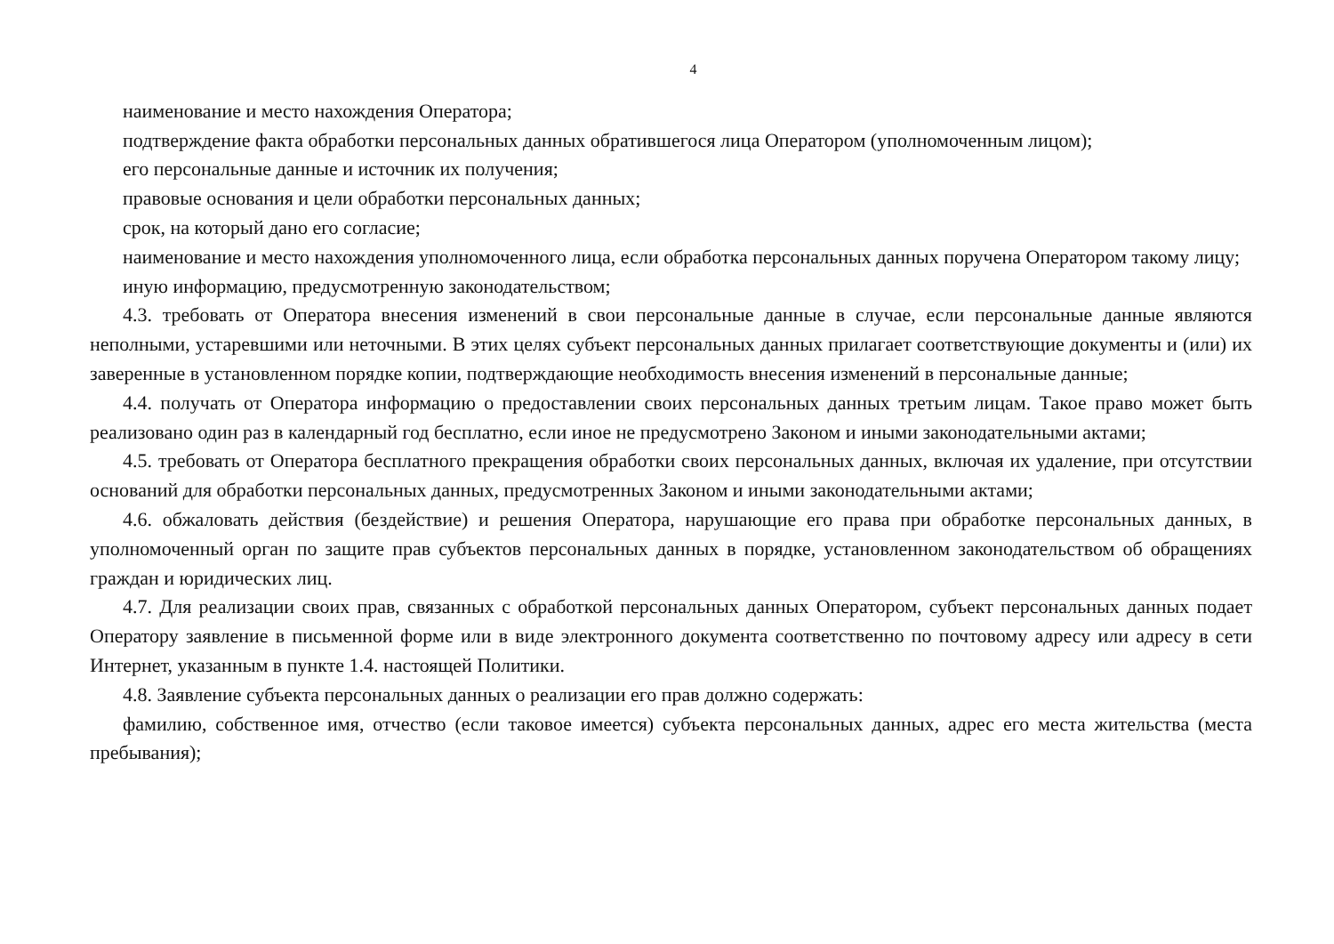4
наименование и место нахождения Оператора;
подтверждение факта обработки персональных данных обратившегося лица Оператором (уполномоченным лицом);
его персональные данные и источник их получения;
правовые основания и цели обработки персональных данных;
срок, на который дано его согласие;
наименование и место нахождения уполномоченного лица, если обработка персональных данных поручена Оператором такому лицу;
иную информацию, предусмотренную законодательством;
4.3. требовать от Оператора внесения изменений в свои персональные данные в случае, если персональные данные являются неполными, устаревшими или неточными. В этих целях субъект персональных данных прилагает соответствующие документы и (или) их заверенные в установленном порядке копии, подтверждающие необходимость внесения изменений в персональные данные;
4.4. получать от Оператора информацию о предоставлении своих персональных данных третьим лицам. Такое право может быть реализовано один раз в календарный год бесплатно, если иное не предусмотрено Законом и иными законодательными актами;
4.5. требовать от Оператора бесплатного прекращения обработки своих персональных данных, включая их удаление, при отсутствии оснований для обработки персональных данных, предусмотренных Законом и иными законодательными актами;
4.6. обжаловать действия (бездействие) и решения Оператора, нарушающие его права при обработке персональных данных, в уполномоченный орган по защите прав субъектов персональных данных в порядке, установленном законодательством об обращениях граждан и юридических лиц.
4.7. Для реализации своих прав, связанных с обработкой персональных данных Оператором, субъект персональных данных подает Оператору заявление в письменной форме или в виде электронного документа соответственно по почтовому адресу или адресу в сети Интернет, указанным в пункте 1.4. настоящей Политики.
4.8. Заявление субъекта персональных данных о реализации его прав должно содержать:
фамилию, собственное имя, отчество (если таковое имеется) субъекта персональных данных, адрес его места жительства (места пребывания);